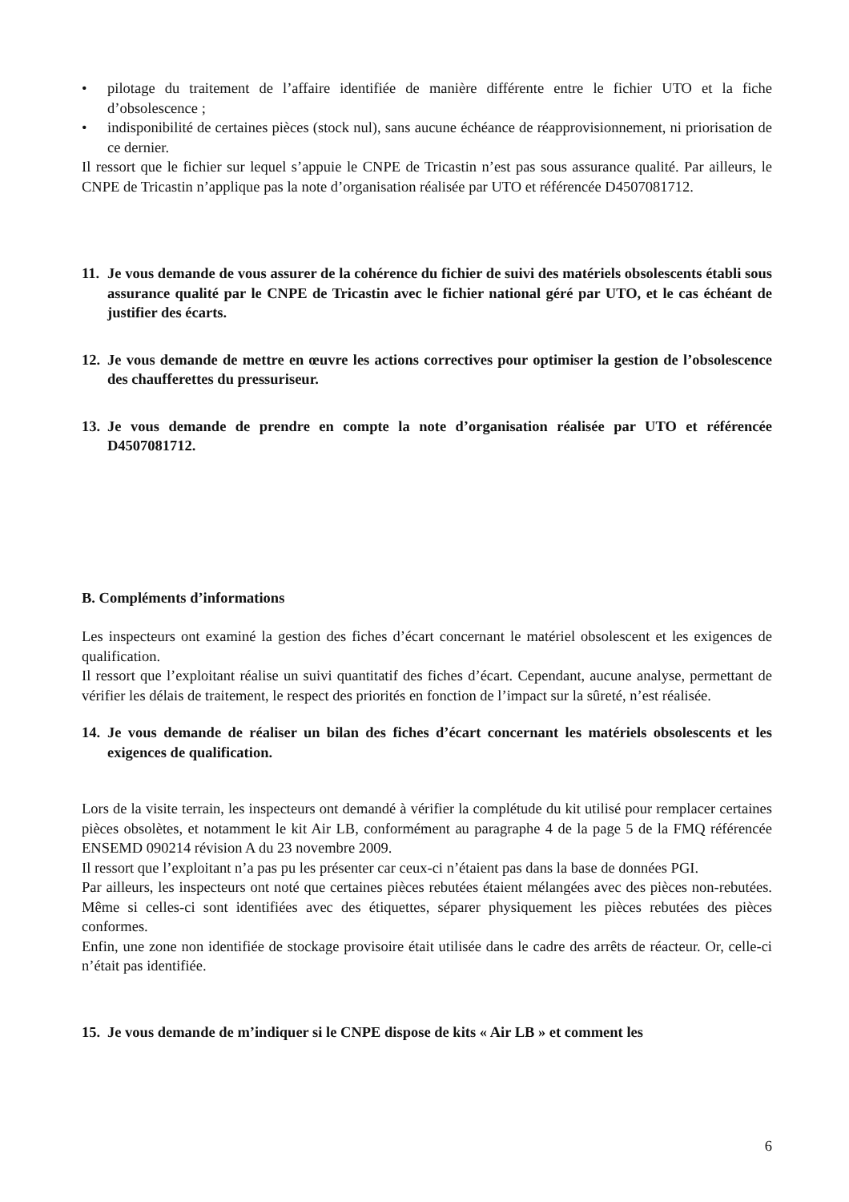• pilotage du traitement de l’affaire identifiée de manière différente entre le fichier UTO et la fiche d’obsolescence ;
• indisponibilité de certaines pièces (stock nul), sans aucune échéance de réapprovisionnement, ni priorisation de ce dernier.
Il ressort que le fichier sur lequel s’appuie le CNPE de Tricastin n’est pas sous assurance qualité. Par ailleurs, le CNPE de Tricastin n’applique pas la note d’organisation réalisée par UTO et référencée D4507081712.
11. Je vous demande de vous assurer de la cohérence du fichier de suivi des matériels obsolescents établi sous assurance qualité par le CNPE de Tricastin avec le fichier national géré par UTO, et le cas échéant de justifier des écarts.
12. Je vous demande de mettre en œuvre les actions correctives pour optimiser la gestion de l’obsolescence des chaufferettes du pressuriseur.
13. Je vous demande de prendre en compte la note d’organisation réalisée par UTO et référencée D4507081712.
B. Compléments d’informations
Les inspecteurs ont examiné la gestion des fiches d’écart concernant le matériel obsolescent et les exigences de qualification.
Il ressort que l’exploitant réalise un suivi quantitatif des fiches d’écart. Cependant, aucune analyse, permettant de vérifier les délais de traitement, le respect des priorités en fonction de l’impact sur la sûreté, n’est réalisée.
14. Je vous demande de réaliser un bilan des fiches d’écart concernant les matériels obsolescents et les exigences de qualification.
Lors de la visite terrain, les inspecteurs ont demandé à vérifier la complétude du kit utilisé pour remplacer certaines pièces obsolètes, et notamment le kit Air LB, conformément au paragraphe 4 de la page 5 de la FMQ référencée ENSEMD 090214 révision A du 23 novembre 2009.
Il ressort que l’exploitant n’a pas pu les présenter car ceux-ci n’étaient pas dans la base de données PGI.
Par ailleurs, les inspecteurs ont noté que certaines pièces rebutées étaient mélangées avec des pièces non-rebutées. Même si celles-ci sont identifiées avec des étiquettes, séparer physiquement les pièces rebutées des pièces conformes.
Enfin, une zone non identifiée de stockage provisoire était utilisée dans le cadre des arrêts de réacteur. Or, celle-ci n’était pas identifiée.
15. Je vous demande de m’indiquer si le CNPE dispose de kits « Air LB » et comment les
6